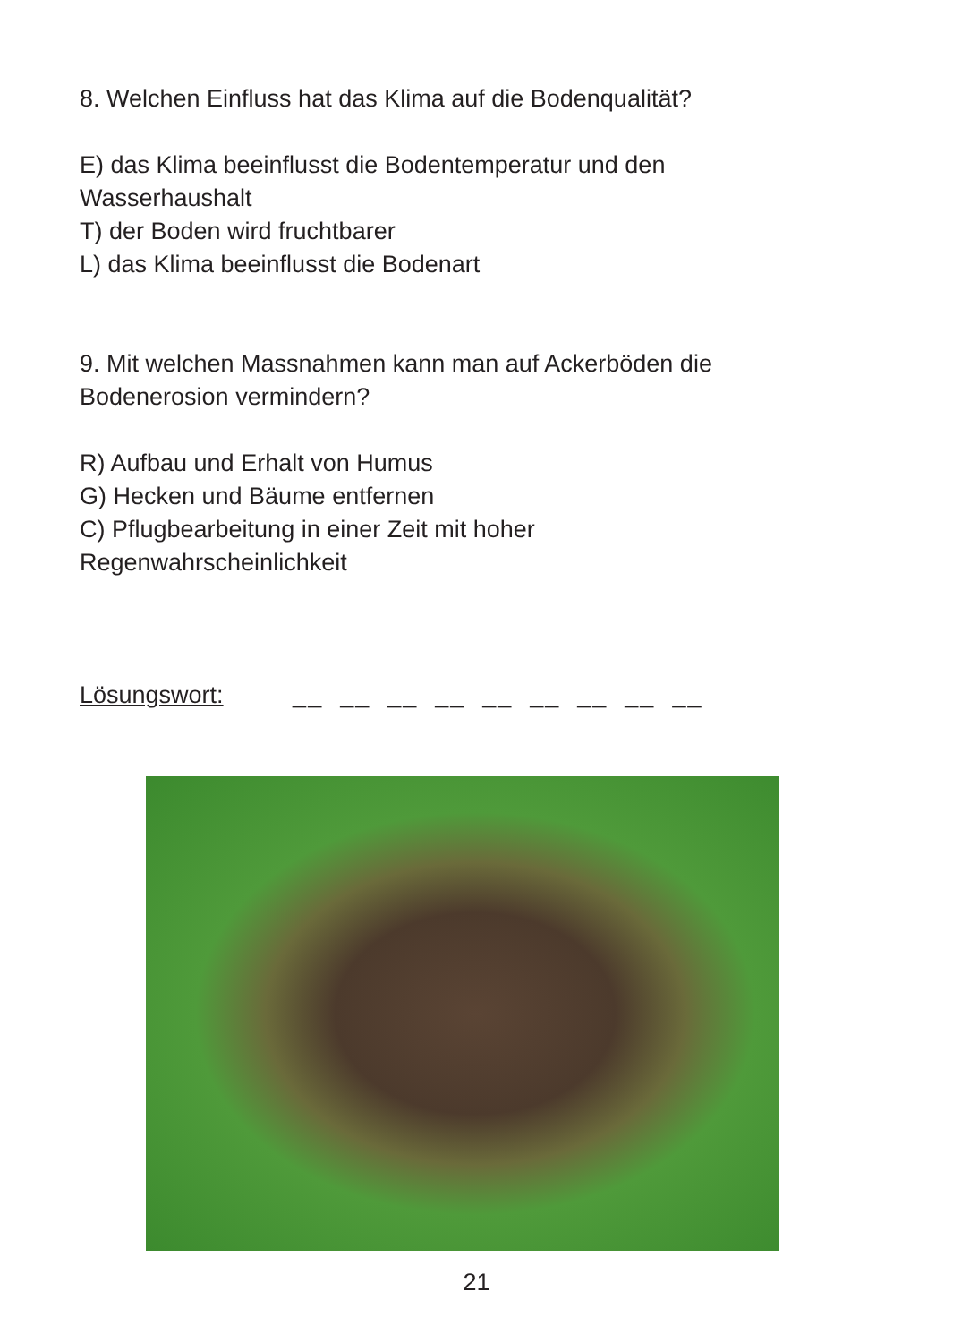8. Welchen Einfluss hat das Klima auf die Bodenqualität?
E) das Klima beeinflusst die Bodentemperatur und den
Wasserhaushalt
T) der Boden wird fruchtbarer
L) das Klima beeinflusst die Bodenart
9. Mit welchen Massnahmen kann man auf Ackerböden die
Bodenerosion vermindern?
R) Aufbau und Erhalt von Humus
G) Hecken und Bäume entfernen
C) Pflugbearbeitung in einer Zeit mit hoher
Regenwahrscheinlichkeit
Lösungswort: __ __ __ __ __ __ __ __ __
21